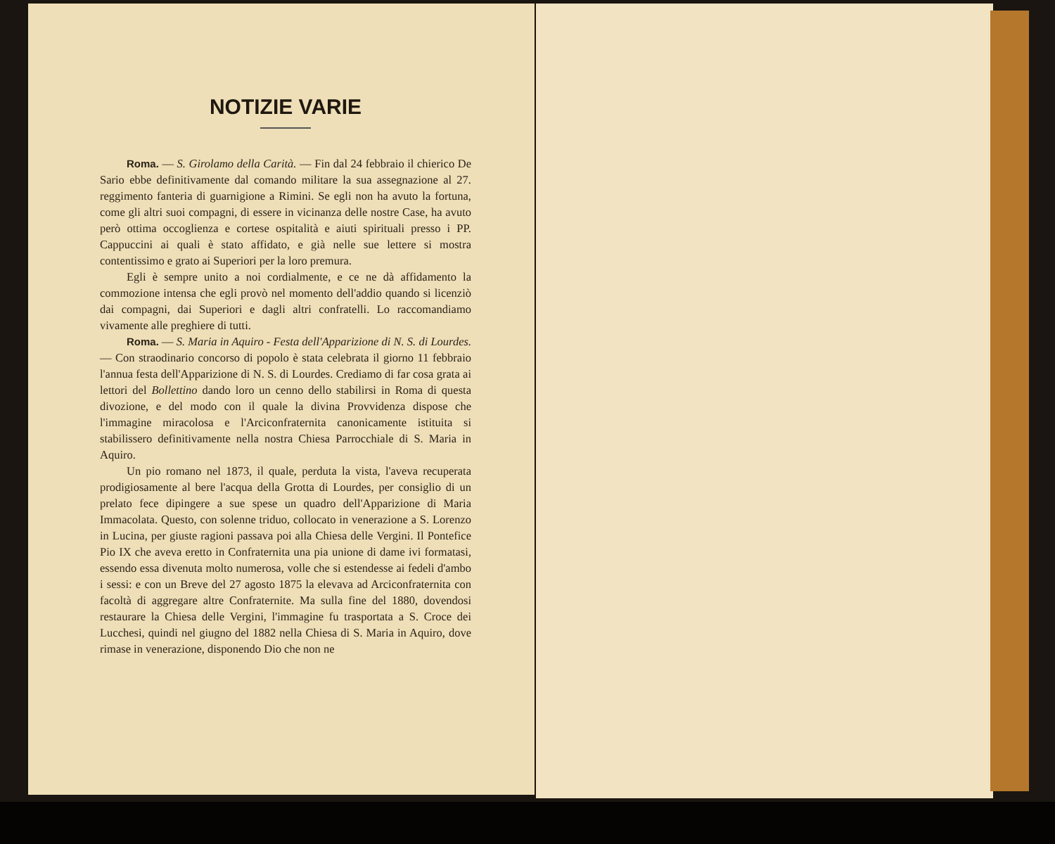NOTIZIE VARIE
Roma. — S. Girolamo della Carità. — Fin dal 24 febbraio il chierico De Sario ebbe definitivamente dal comando militare la sua assegnazione al 27. reggimento fanteria di guarnigione a Rimini. Se egli non ha avuto la fortuna, come gli altri suoi compagni, di essere in vicinanza delle nostre Case, ha avuto però ottima occoglienza e cortese ospitalità e aiuti spirituali presso i PP. Cappuccini ai quali è stato affidato, e già nelle sue lettere si mostra contentissimo e grato ai Superiori per la loro premura.
Egli è sempre unito a noi cordialmente, e ce ne dà affidamento la commozione intensa che egli provò nel momento dell'addio quando si licenziò dai compagni, dai Superiori e dagli altri confratelli. Lo raccomandiamo vivamente alle preghiere di tutti.
Roma. — S. Maria in Aquiro - Festa dell'Apparizione di N. S. di Lourdes. — Con straodinario concorso di popolo è stata celebrata il giorno 11 febbraio l'annua festa dell'Apparizione di N. S. di Lourdes. Crediamo di far cosa grata ai lettori del Bollettino dando loro un cenno dello stabilirsi in Roma di questa divozione, e del modo con il quale la divina Provvidenza dispose che l'immagine miracolosa e l'Arciconfraternita canonicamente istituita si stabilissero definitivamente nella nostra Chiesa Parrocchiale di S. Maria in Aquiro.
Un pio romano nel 1873, il quale, perduta la vista, l'aveva recuperata prodigiosamente al bere l'acqua della Grotta di Lourdes, per consiglio di un prelato fece dipingere a sue spese un quadro dell'Apparizione di Maria Immacolata. Questo, con solenne triduo, collocato in venerazione a S. Lorenzo in Lucina, per giuste ragioni passava poi alla Chiesa delle Vergini. Il Pontefice Pio IX che aveva eretto in Confraternita una pia unione di dame ivi formatasi, essendo essa divenuta molto numerosa, volle che si estendesse ai fedeli d'ambo i sessi: e con un Breve del 27 agosto 1875 la elevava ad Arciconfraternita con facoltà di aggregare altre Confraternite. Ma sulla fine del 1880, dovendosi restaurare la Chiesa delle Vergini, l'immagine fu trasportata a S. Croce dei Lucchesi, quindi nel giugno del 1882 nella Chiesa di S. Maria in Aquiro, dove rimase in venerazione, disponendo Dio che non ne